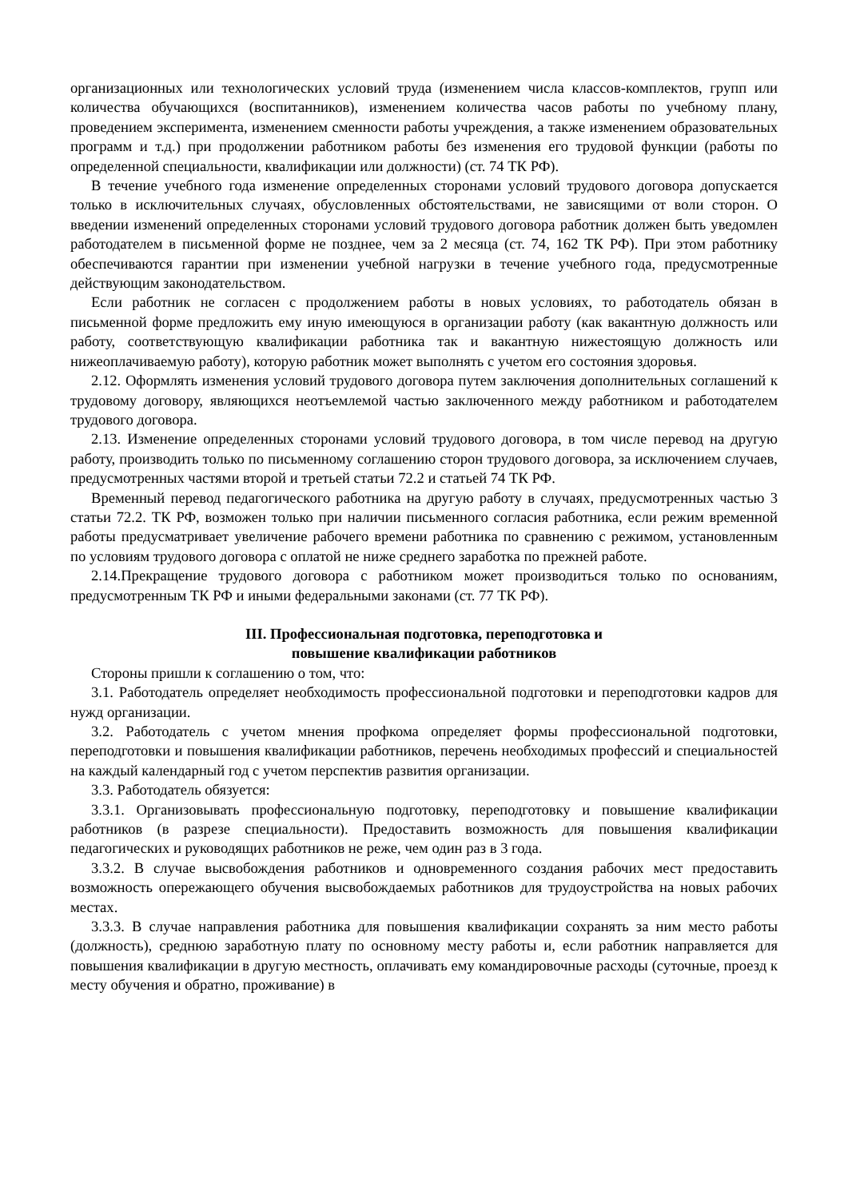организационных или технологических условий труда (изменением числа классов-комплектов, групп или количества обучающихся (воспитанников), изменением количества часов работы по учебному плану, проведением эксперимента, изменением сменности работы учреждения, а также изменением образовательных программ и т.д.) при продолжении работником работы без изменения его трудовой функции (работы по определенной специальности, квалификации или должности) (ст. 74 ТК РФ).
В течение учебного года изменение определенных сторонами условий трудового договора допускается только в исключительных случаях, обусловленных обстоятельствами, не зависящими от воли сторон. О введении изменений определенных сторонами условий трудового договора работник должен быть уведомлен работодателем в письменной форме не позднее, чем за 2 месяца (ст. 74, 162 ТК РФ). При этом работнику обеспечиваются гарантии при изменении учебной нагрузки в течение учебного года, предусмотренные действующим законодательством.
Если работник не согласен с продолжением работы в новых условиях, то работодатель обязан в письменной форме предложить ему иную имеющуюся в организации работу (как вакантную должность или работу, соответствующую квалификации работника так и вакантную нижестоящую должность или нижеоплачиваемую работу), которую работник может выполнять с учетом его состояния здоровья.
2.12. Оформлять изменения условий трудового договора путем заключения дополнительных соглашений к трудовому договору, являющихся неотъемлемой частью заключенного между работником и работодателем трудового договора.
2.13. Изменение определенных сторонами условий трудового договора, в том числе перевод на другую работу, производить только по письменному соглашению сторон трудового договора, за исключением случаев, предусмотренных частями второй и третьей статьи 72.2 и статьей 74 ТК РФ.
Временный перевод педагогического работника на другую работу в случаях, предусмотренных частью 3 статьи 72.2. ТК РФ, возможен только при наличии письменного согласия работника, если режим временной работы предусматривает увеличение рабочего времени работника по сравнению с режимом, установленным по условиям трудового договора с оплатой не ниже среднего заработка по прежней работе.
2.14.Прекращение трудового договора с работником может производиться только по основаниям, предусмотренным ТК РФ и иными федеральными законами (ст. 77 ТК РФ).
III. Профессиональная подготовка, переподготовка и
повышение квалификации работников
Стороны пришли к соглашению о том, что:
3.1. Работодатель определяет необходимость профессиональной подготовки и переподготовки кадров для нужд организации.
3.2. Работодатель с учетом мнения профкома определяет формы профессиональной подготовки, переподготовки и повышения квалификации работников, перечень необходимых профессий и специальностей на каждый календарный год с учетом перспектив развития организации.
3.3. Работодатель обязуется:
3.3.1. Организовывать профессиональную подготовку, переподготовку и повышение квалификации работников (в разрезе специальности). Предоставить возможность для повышения квалификации педагогических и руководящих работников не реже, чем один раз в 3 года.
3.3.2. В случае высвобождения работников и одновременного создания рабочих мест предоставить возможность опережающего обучения высвобождаемых работников для трудоустройства на новых рабочих местах.
3.3.3. В случае направления работника для повышения квалификации сохранять за ним место работы (должность), среднюю заработную плату по основному месту работы и, если работник направляется для повышения квалификации в другую местность, оплачивать ему командировочные расходы (суточные, проезд к месту обучения и обратно, проживание) в